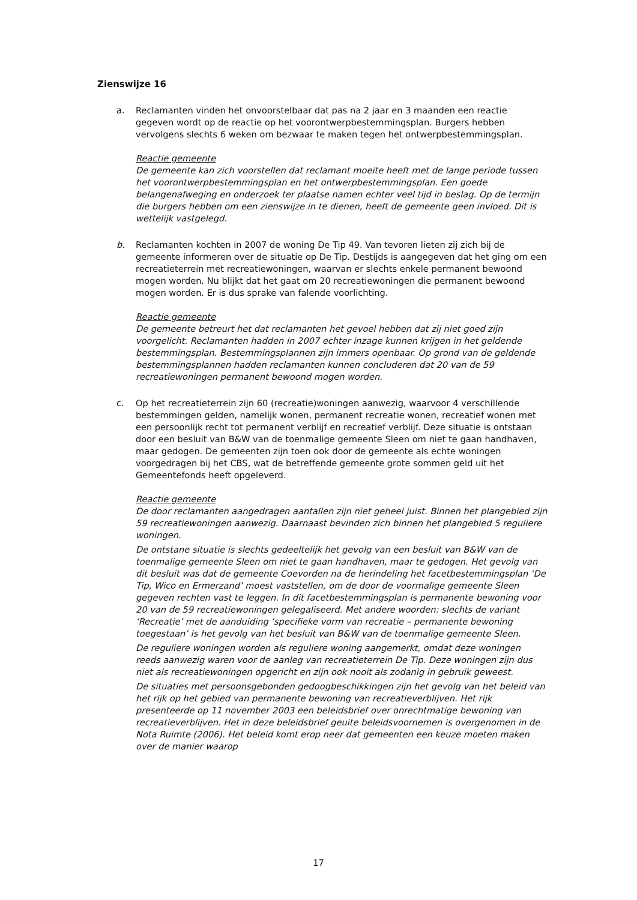Zienswijze 16
a. Reclamanten vinden het onvoorstelbaar dat pas na 2 jaar en 3 maanden een reactie gegeven wordt op de reactie op het voorontwerpbestemmingsplan. Burgers hebben vervolgens slechts 6 weken om bezwaar te maken tegen het ontwerpbestemmingsplan.
Reactie gemeente
De gemeente kan zich voorstellen dat reclamant moeite heeft met de lange periode tussen het voorontwerpbestemmingsplan en het ontwerpbestemmingsplan. Een goede belangenafweging en onderzoek ter plaatse namen echter veel tijd in beslag. Op de termijn die burgers hebben om een zienswijze in te dienen, heeft de gemeente geen invloed. Dit is wettelijk vastgelegd.
b. Reclamanten kochten in 2007 de woning De Tip 49. Van tevoren lieten zij zich bij de gemeente informeren over de situatie op De Tip. Destijds is aangegeven dat het ging om een recreatieterrein met recreatiewoningen, waarvan er slechts enkele permanent bewoond mogen worden. Nu blijkt dat het gaat om 20 recreatiewoningen die permanent bewoond mogen worden. Er is dus sprake van falende voorlichting.
Reactie gemeente
De gemeente betreurt het dat reclamanten het gevoel hebben dat zij niet goed zijn voorgelicht. Reclamanten hadden in 2007 echter inzage kunnen krijgen in het geldende bestemmingsplan. Bestemmingsplannen zijn immers openbaar. Op grond van de geldende bestemmingsplannen hadden reclamanten kunnen concluderen dat 20 van de 59 recreatiewoningen permanent bewoond mogen worden.
c. Op het recreatieterrein zijn 60 (recreatie)woningen aanwezig, waarvoor 4 verschillende bestemmingen gelden, namelijk wonen, permanent recreatie wonen, recreatief wonen met een persoonlijk recht tot permanent verblijf en recreatief verblijf. Deze situatie is ontstaan door een besluit van B&W van de toenmalige gemeente Sleen om niet te gaan handhaven, maar gedogen. De gemeenten zijn toen ook door de gemeente als echte woningen voorgedragen bij het CBS, wat de betreffende gemeente grote sommen geld uit het Gemeentefonds heeft opgeleverd.
Reactie gemeente
De door reclamanten aangedragen aantallen zijn niet geheel juist. Binnen het plangebied zijn 59 recreatiewoningen aanwezig. Daarnaast bevinden zich binnen het plangebied 5 reguliere woningen.
De ontstane situatie is slechts gedeeltelijk het gevolg van een besluit van B&W van de toenmalige gemeente Sleen om niet te gaan handhaven, maar te gedogen. Het gevolg van dit besluit was dat de gemeente Coevorden na de herindeling het facetbestemmingsplan ‘De Tip, Wico en Ermerzand’ moest vaststellen, om de door de voormalige gemeente Sleen gegeven rechten vast te leggen. In dit facetbestemmingsplan is permanente bewoning voor 20 van de 59 recreatiewoningen gelegaliseerd. Met andere woorden: slechts de variant ‘Recreatie’ met de aanduiding ‘specifieke vorm van recreatie – permanente bewoning toegestaan’ is het gevolg van het besluit van B&W van de toenmalige gemeente Sleen.
De reguliere woningen worden als reguliere woning aangemerkt, omdat deze woningen reeds aanwezig waren voor de aanleg van recreatieterrein De Tip. Deze woningen zijn dus niet als recreatiewoningen opgericht en zijn ook nooit als zodanig in gebruik geweest.
De situaties met persoonsgebonden gedoogbeschikkingen zijn het gevolg van het beleid van het rijk op het gebied van permanente bewoning van recreatieverblijven. Het rijk presenteerde op 11 november 2003 een beleidsbrief over onrechtmatige bewoning van recreatieverblijven. Het in deze beleidsbrief geuite beleidsvoornemen is overgenomen in de Nota Ruimte (2006). Het beleid komt erop neer dat gemeenten een keuze moeten maken over de manier waarop
17